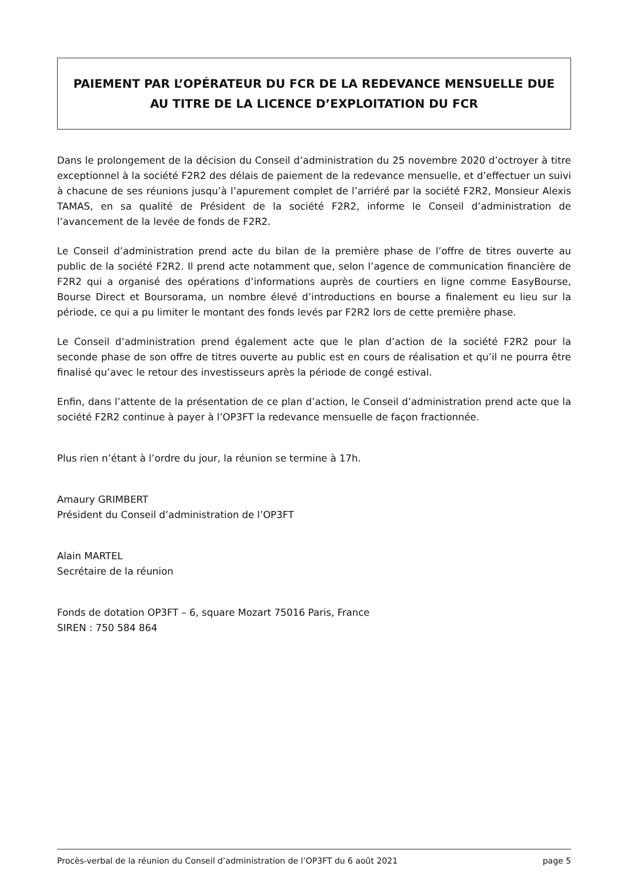PAIEMENT PAR L’OPÉRATEUR DU FCR DE LA REDEVANCE MENSUELLE DUE AU TITRE DE LA LICENCE D’EXPLOITATION DU FCR
Dans le prolongement de la décision du Conseil d’administration du 25 novembre 2020 d’octroyer à titre exceptionnel à la société F2R2 des délais de paiement de la redevance mensuelle, et d’effectuer un suivi à chacune de ses réunions jusqu’à l’apurement complet de l’arriéré par la société F2R2, Monsieur Alexis TAMAS, en sa qualité de Président de la société F2R2, informe le Conseil d’administration de l’avancement de la levée de fonds de F2R2.
Le Conseil d’administration prend acte du bilan de la première phase de l’offre de titres ouverte au public de la société F2R2. Il prend acte notamment que, selon l’agence de communication financière de F2R2 qui a organisé des opérations d’informations auprès de courtiers en ligne comme EasyBourse, Bourse Direct et Boursorama, un nombre élevé d’introductions en bourse a finalement eu lieu sur la période, ce qui a pu limiter le montant des fonds levés par F2R2 lors de cette première phase.
Le Conseil d’administration prend également acte que le plan d’action de la société F2R2 pour la seconde phase de son offre de titres ouverte au public est en cours de réalisation et qu’il ne pourra être finalisé qu’avec le retour des investisseurs après la période de congé estival.
Enfin, dans l’attente de la présentation de ce plan d’action, le Conseil d’administration prend acte que la société F2R2 continue à payer à l’OP3FT la redevance mensuelle de façon fractionnée.
Plus rien n’étant à l’ordre du jour, la réunion se termine à 17h.
Amaury GRIMBERT
Président du Conseil d’administration de l’OP3FT
Alain MARTEL
Secrétaire de la réunion
Fonds de dotation OP3FT – 6, square Mozart 75016 Paris, France
SIREN : 750 584 864
Procès-verbal de la réunion du Conseil d’administration de l’OP3FT du 6 août 2021 page 5